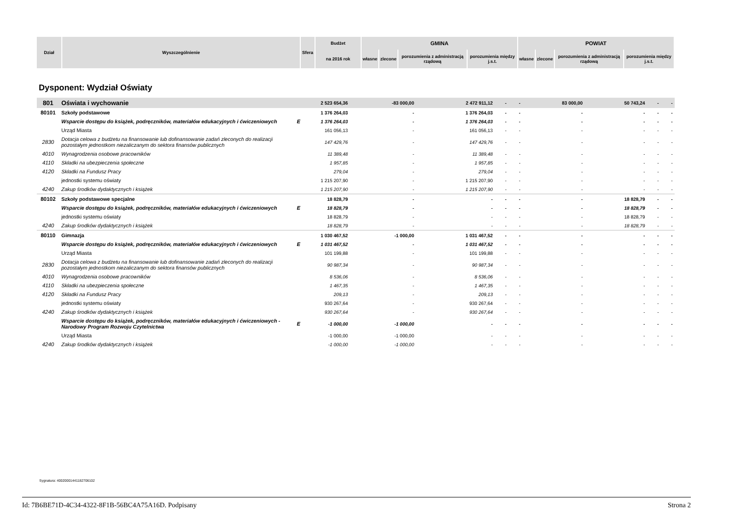| Dział | Wyszczególnienie | Sfera | Budżet | GMINA | | | | POWIAT | | | |
| --- | --- | --- | --- | --- | --- | --- | --- | --- | --- | --- | --- |
| | | | na 2016 rok | własne | zlecone | porozumienia z administracją rządową | porozumienia między j.s.t. | własne | zlecone | porozumienia z administracją rządową | porozumienia między j.s.t. |
Dysponent: Wydział Oświaty
| 801 | Oświata i wychowanie | | 2 523 654,36 | -83 000,00 | 2 472 911,12 | - | - | 83 000,00 | 50 743,24 | - | - |
| 80101 | Szkoły podstawowe | | 1 376 264,03 | - | 1 376 264,03 | - | - | - | - | - | - |
| | Wsparcie dostępu do książek, podręczników, materiałów edukacyjnych i ćwiczeniowych | E | 1 376 264,03 | - | 1 376 264,03 | - | - | - | - | - | - |
| | Urząd Miasta | | 161 056,13 | - | 161 056,13 | - | - | - | - | - | - |
| 2830 | Dotacja celowa z budżetu na finansowanie lub dofinansowanie zadań zleconych do realizacji pozostałym jednostkom niezaliczanym do sektora finansów publicznych | | 147 429,76 | - | 147 429,76 | - | - | - | - | - | - |
| 4010 | Wynagrodzenia osobowe pracowników | | 11 389,48 | - | 11 389,48 | - | - | - | - | - | - |
| 4110 | Składki na ubezpieczenia społeczne | | 1 957,85 | - | 1 957,85 | - | - | - | - | - | - |
| 4120 | Składki na Fundusz Pracy | | 279,04 | - | 279,04 | - | - | - | - | - | - |
| | jednostki systemu oświaty | | 1 215 207,90 | - | 1 215 207,90 | - | - | - | - | - | - |
| 4240 | Zakup środków dydaktycznych i książek | | 1 215 207,90 | - | 1 215 207,90 | - | - | - | - | - | - |
| 80102 | Szkoły podstawowe specjalne | | 18 828,79 | - | - | - | - | - | 18 828,79 | - | - |
| | Wsparcie dostępu do książek, podręczników, materiałów edukacyjnych i ćwiczeniowych | E | 18 828,79 | - | - | - | - | - | 18 828,79 | - | - |
| | jednostki systemu oświaty | | 18 828,79 | - | - | - | - | - | 18 828,79 | - | - |
| 4240 | Zakup środków dydaktycznych i książek | | 18 828,79 | - | - | - | - | - | 18 828,79 | - | - |
| 80110 | Gimnazja | | 1 030 467,52 | -1 000,00 | 1 031 467,52 | - | - | - | - | - | - |
| | Wsparcie dostępu do książek, podręczników, materiałów edukacyjnych i ćwiczeniowych | E | 1 031 467,52 | - | 1 031 467,52 | - | - | - | - | - | - |
| | Urząd Miasta | | 101 199,88 | - | 101 199,88 | - | - | - | - | - | - |
| 2830 | Dotacja celowa z budżetu na finansowanie lub dofinansowanie zadań zleconych do realizacji pozostałym jednostkom niezaliczanym do sektora finansów publicznych | | 90 987,34 | - | 90 987,34 | - | - | - | - | - | - |
| 4010 | Wynagrodzenia osobowe pracowników | | 8 536,06 | - | 8 536,06 | - | - | - | - | - | - |
| 4110 | Składki na ubezpieczenia społeczne | | 1 467,35 | - | 1 467,35 | - | - | - | - | - | - |
| 4120 | Składki na Fundusz Pracy | | 209,13 | - | 209,13 | - | - | - | - | - | - |
| | jednostki systemu oświaty | | 930 267,64 | - | 930 267,64 | - | - | - | - | - | - |
| 4240 | Zakup środków dydaktycznych i książek | | 930 267,64 | - | 930 267,64 | - | - | - | - | - | - |
| | Wsparcie dostępu do książek, podręczników, materiałów edukacyjnych i ćwiczeniowych - Narodowy Program Rozwoju Czytelnictwa | E | -1 000,00 | -1 000,00 | - | - | - | - | - | - | - |
| | Urząd Miasta | | -1 000,00 | -1 000,00 | - | - | - | - | - | - | - |
| 4240 | Zakup środków dydaktycznych i książek | | -1 000,00 | -1 000,00 | - | - | - | - | - | - | - |
Sygnatura: 40020001441182706102
Id: 7B6BE71D-4C34-4322-8F1B-56BC4A75A16D. Podpisany Strona 2